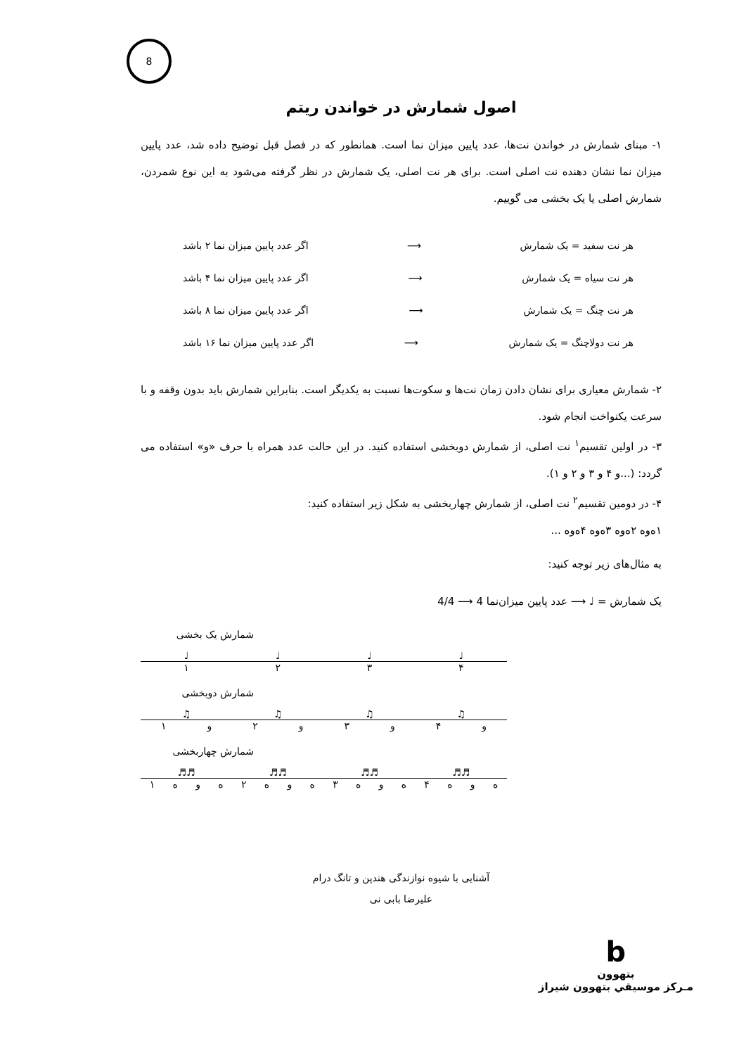8
اصول شمارش در خواندن ریتم
۱- مبنای شمارش در خواندن نت‌ها، عدد پایین میزان نما است. همانطور که در فصل قبل توضیح داده شد، عدد پایین میزان نما نشان دهنده نت اصلی است. برای هر نت اصلی، یک شمارش در نظر گرفته می‌شود به این نوع شمردن، شمارش اصلی یا یک بخشی می گوییم.
هر نت سفید = یک شمارش ⟶ اگر عدد پایین میزان نما ۲ باشد
هر نت سیاه = یک شمارش ⟶ اگر عدد پایین میزان نما ۴ باشد
هر نت چنگ = یک شمارش ⟶ اگر عدد پایین میزان نما ۸ باشد
هر نت دولاچنگ = یک شمارش ⟶ اگر عدد پایین میزان نما ۱۶ باشد
۲- شمارش معیاری برای نشان دادن زمان نت‌ها و سکوت‌ها نسبت به یکدیگر است. بنابراین شمارش باید بدون وقفه و با سرعت یکنواخت انجام شود.
۳- در اولین تقسیم<sup>۱</sup> نت اصلی، از شمارش دوبخشی استفاده کنید. در این حالت عدد همراه با حرف «و» استفاده می گردد: (...و ۴ و ۳ و ۲ و ۱).
۴- در دومین تقسیم<sup>۲</sup> نت اصلی، از شمارش چهاربخشی به شکل زیر استفاده کنید:
۱ه‌وه ۲ه‌وه ۳ه‌وه ۴ه‌وه ...
به مثال‌های زیر توجه کنید:
یک شمارش = ♩ ⟶ عدد پایین میزان‌نما 4 ⟶ 4/4
شمارش یک بخشی
♩ ♩ ♩ ♩
۱۲۳۴
شمارش دوبخشی
♫ ♫ ♫ ♫
۱ و ۲ و ۳ و ۴ و
شمارش چهاربخشی
♬♬ ♬♬ ♬♬ ♬♬
۱ هوه ۲ هوه ۳ هوه ۴ هوه
آشنایی با شیوه نوازندگی هندپن و تانگ درام
علیرضا بابی نی
b
بتهوون
مـرکز موسیقي بتهوون شیراز